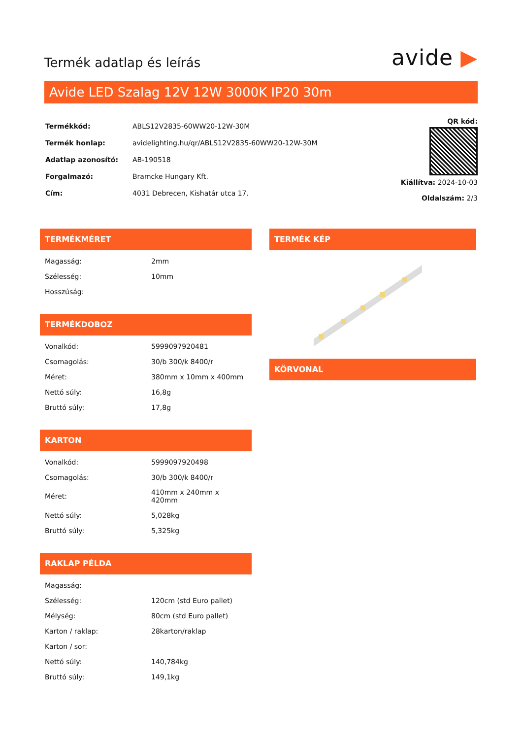Termék adatlap és leírás
avide ▶
Avide LED Szalag 12V 12W 3000K IP20 30m
| Termékkód: | ABLS12V2835-60WW20-12W-30M |
| Termék honlap: | avidelighting.hu/qr/ABLS12V2835-60WW20-12W-30M |
| Adatlap azonosító: | AB-190518 |
| Forgalmazó: | Bramcke Hungary Kft. |
| Cím: | 4031 Debrecen, Kishatár utca 17. |
QR kód:
Kiállítva: 2024-10-03
Oldalszám: 2/3
TERMÉKMÉRET
| Magasság: | 2mm |
| Szélesség: | 10mm |
| Hosszúság: | |
TERMÉKDOBOZ
| Vonalkód: | 5999097920481 |
| Csomagolás: | 30/b 300/k 8400/r |
| Méret: | 380mm x 10mm x 400mm |
| Nettó súly: | 16,8g |
| Bruttó súly: | 17,8g |
KARTON
| Vonalkód: | 5999097920498 |
| Csomagolás: | 30/b 300/k 8400/r |
| Méret: | 410mm x 240mm x 420mm |
| Nettó súly: | 5,028kg |
| Bruttó súly: | 5,325kg |
RAKLAP PÉLDA
| Magasság: | |
| Szélesség: | 120cm (std Euro pallet) |
| Mélység: | 80cm (std Euro pallet) |
| Karton / raklap: | 28karton/raklap |
| Karton / sor: | |
| Nettó súly: | 140,784kg |
| Bruttó súly: | 149,1kg |
TERMÉK KÉP
KÖRVONAL